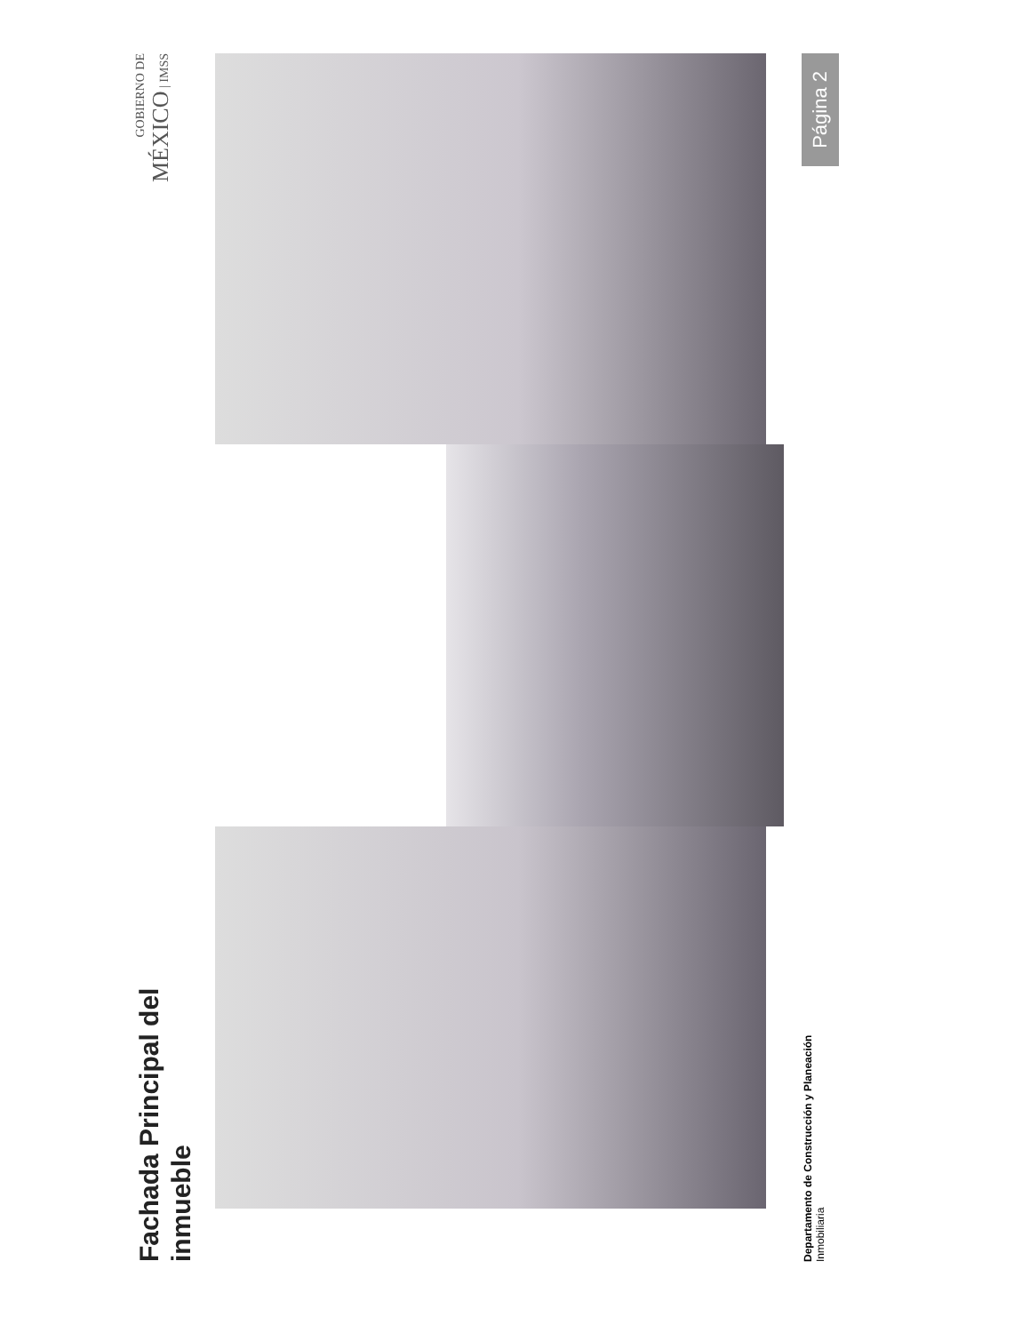Fachada Principal del
inmueble
GOBIERNO DE
MÉXICO | IMSS
Departamento de Construcción y Planeación
Inmobiliaria
Página 2